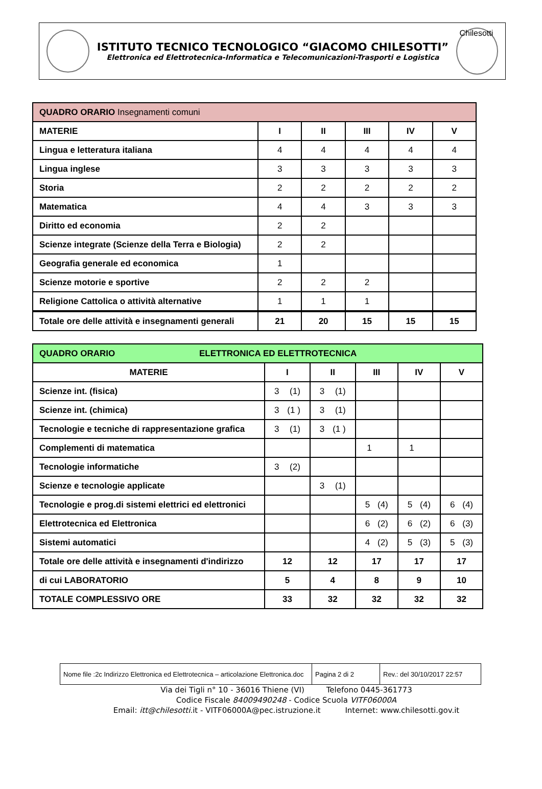ISTITUTO TECNICO TECNOLOGICO “GIACOMO CHILESOTTI”
Elettronica ed Elettrotecnica-Informatica e Telecomunicazioni-Trasporti e Logistica
Chilesotti
| QUADRO ORARIO Insegnamenti comuni | | | | | |
| MATERIE | I | II | III | IV | V |
| Lingua e letteratura italiana | 4 | 4 | 4 | 4 | 4 |
| Lingua inglese | 3 | 3 | 3 | 3 | 3 |
| Storia | 2 | 2 | 2 | 2 | 2 |
| Matematica | 4 | 4 | 3 | 3 | 3 |
| Diritto ed economia | 2 | 2 | | | |
| Scienze integrate (Scienze della Terra e Biologia) | 2 | 2 | | | |
| Geografia generale ed economica | 1 | | | | |
| Scienze motorie e sportive | 2 | 2 | 2 | | |
| Religione Cattolica o attività alternative | 1 | 1 | 1 | | |
| Totale ore delle attività e insegnamenti generali | 21 | 20 | 15 | 15 | 15 |
| QUADRO ORARIO ELETTRONICA ED ELETTROTECNICA | | | | | |
| MATERIE | I | II | III | IV | V |
| Scienze int. (fisica) | 3 (1) | 3 (1) | | | |
| Scienze int. (chimica) | 3 (1 ) | 3 (1) | | | |
| Tecnologie e tecniche di rappresentazione grafica | 3 (1) | 3 (1 ) | | | |
| Complementi di matematica | | | 1 | 1 | |
| Tecnologie informatiche | 3 (2) | | | | |
| Scienze e tecnologie applicate | | 3 (1) | | | |
| Tecnologie e prog.di sistemi elettrici ed elettronici | | | 5 (4) | 5 (4) | 6 (4) |
| Elettrotecnica ed Elettronica | | | 6 (2) | 6 (2) | 6 (3) |
| Sistemi automatici | | | 4 (2) | 5 (3) | 5 (3) |
| Totale ore delle attività e insegnamenti d'indirizzo | 12 | 12 | 17 | 17 | 17 |
| di cui LABORATORIO | 5 | 4 | 8 | 9 | 10 |
| TOTALE COMPLESSIVO ORE | 33 | 32 | 32 | 32 | 32 |
| Nome file :2c Indirizzo Elettronica ed Elettrotecnica – articolazione Elettronica.doc | Pagina 2 di 2 | Rev.: del 30/10/2017 22:57 |
Via dei Tigli n° 10 - 36016 Thiene (VI) Telefono 0445-361773
Codice Fiscale 84009490248 - Codice Scuola VITF06000A
Email: itt@chilesotti.it - VITF06000A@pec.istruzione.it Internet: www.chilesotti.gov.it